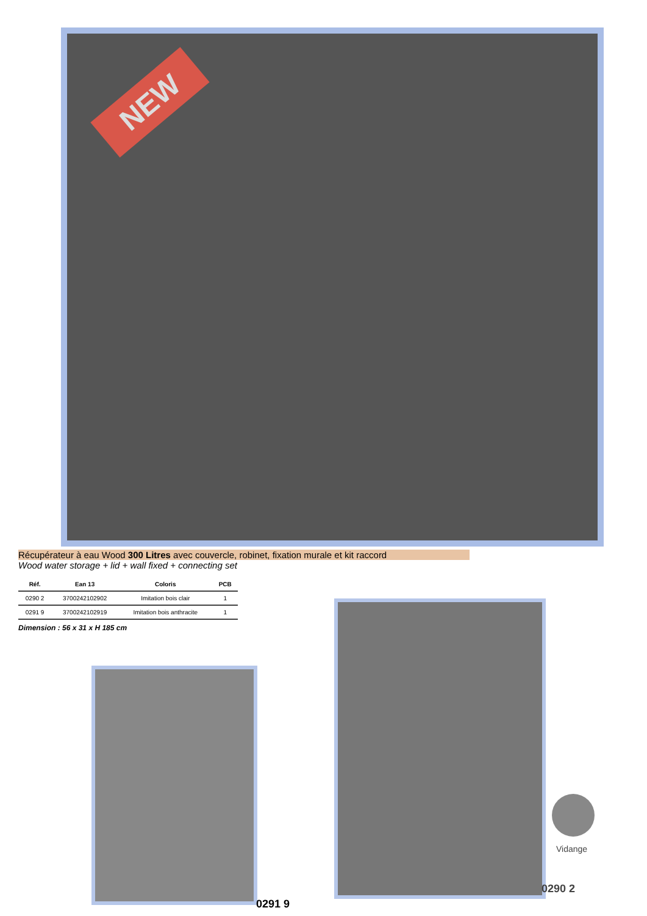NEW
Récupérateur à eau Wood 300 Litres avec couvercle, robinet, fixation murale et kit raccord
Wood water storage + lid + wall fixed + connecting set
| Réf. | Ean 13 | Coloris | PCB |
| --- | --- | --- | --- |
| 0290 2 | 3700242102902 | Imitation bois clair | 1 |
| 0291 9 | 3700242102919 | Imitation bois anthracite | 1 |
Dimension : 56 x 31 x H 185 cm
Vidange
0290 2
0291 9